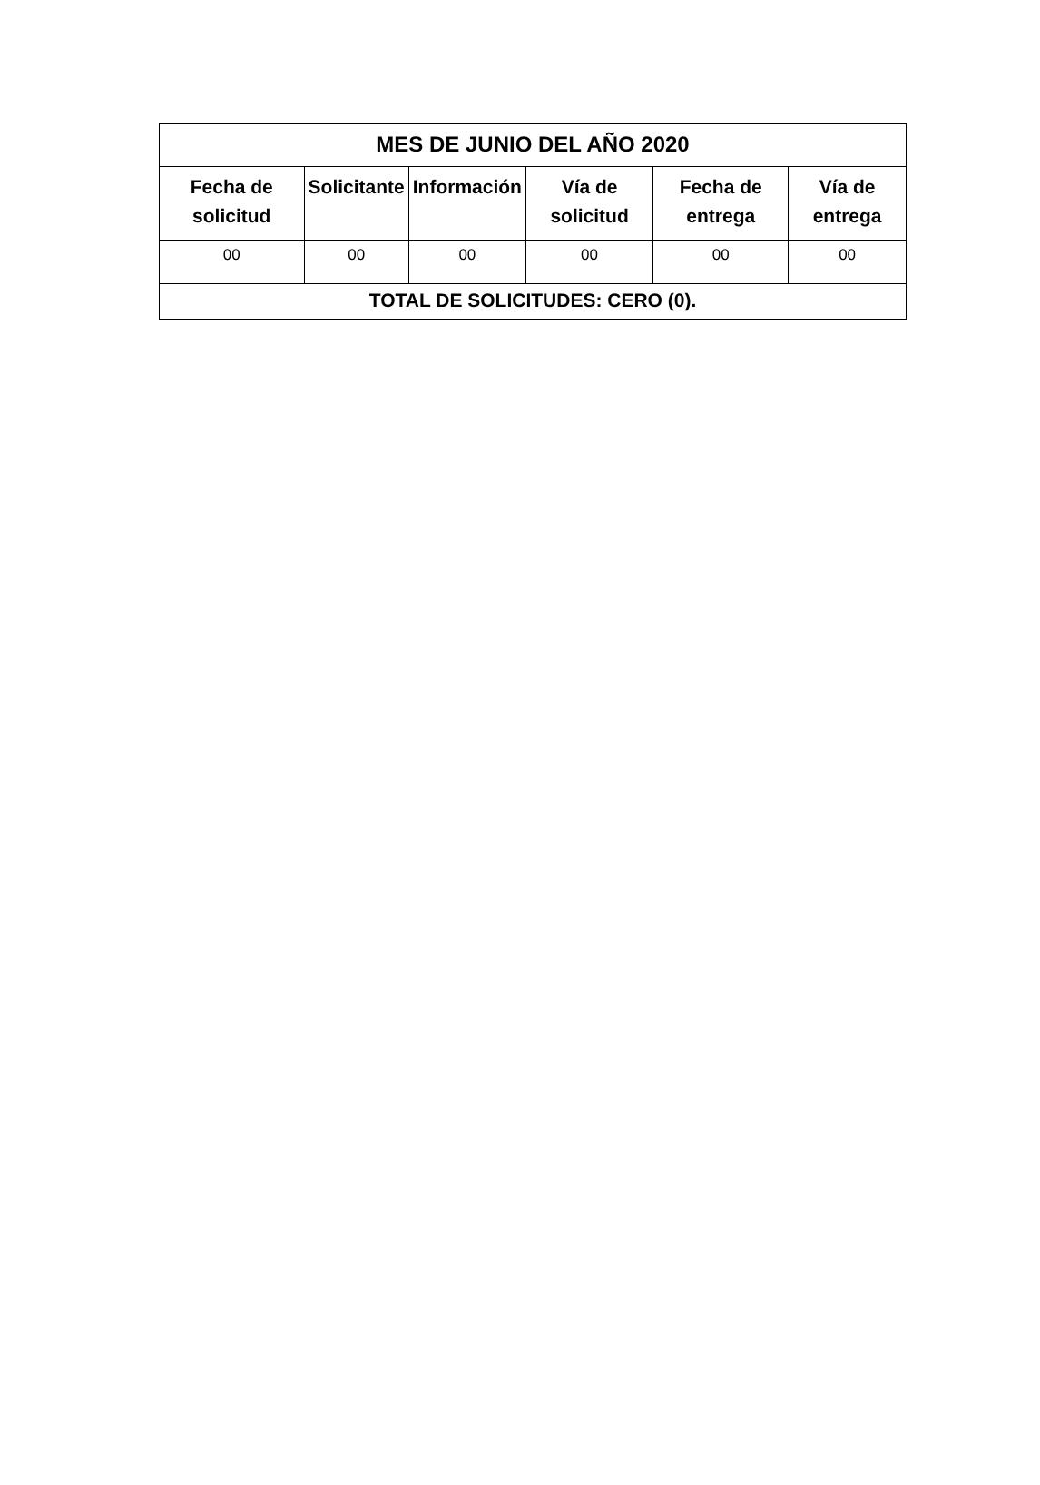| MES DE JUNIO DEL AÑO 2020 | | | | | |
| Fecha de solicitud | Solicitante | Información | Vía de solicitud | Fecha de entrega | Vía de entrega |
| 00 | 00 | 00 | 00 | 00 | 00 |
| TOTAL DE SOLICITUDES: CERO (0). | | | | | |